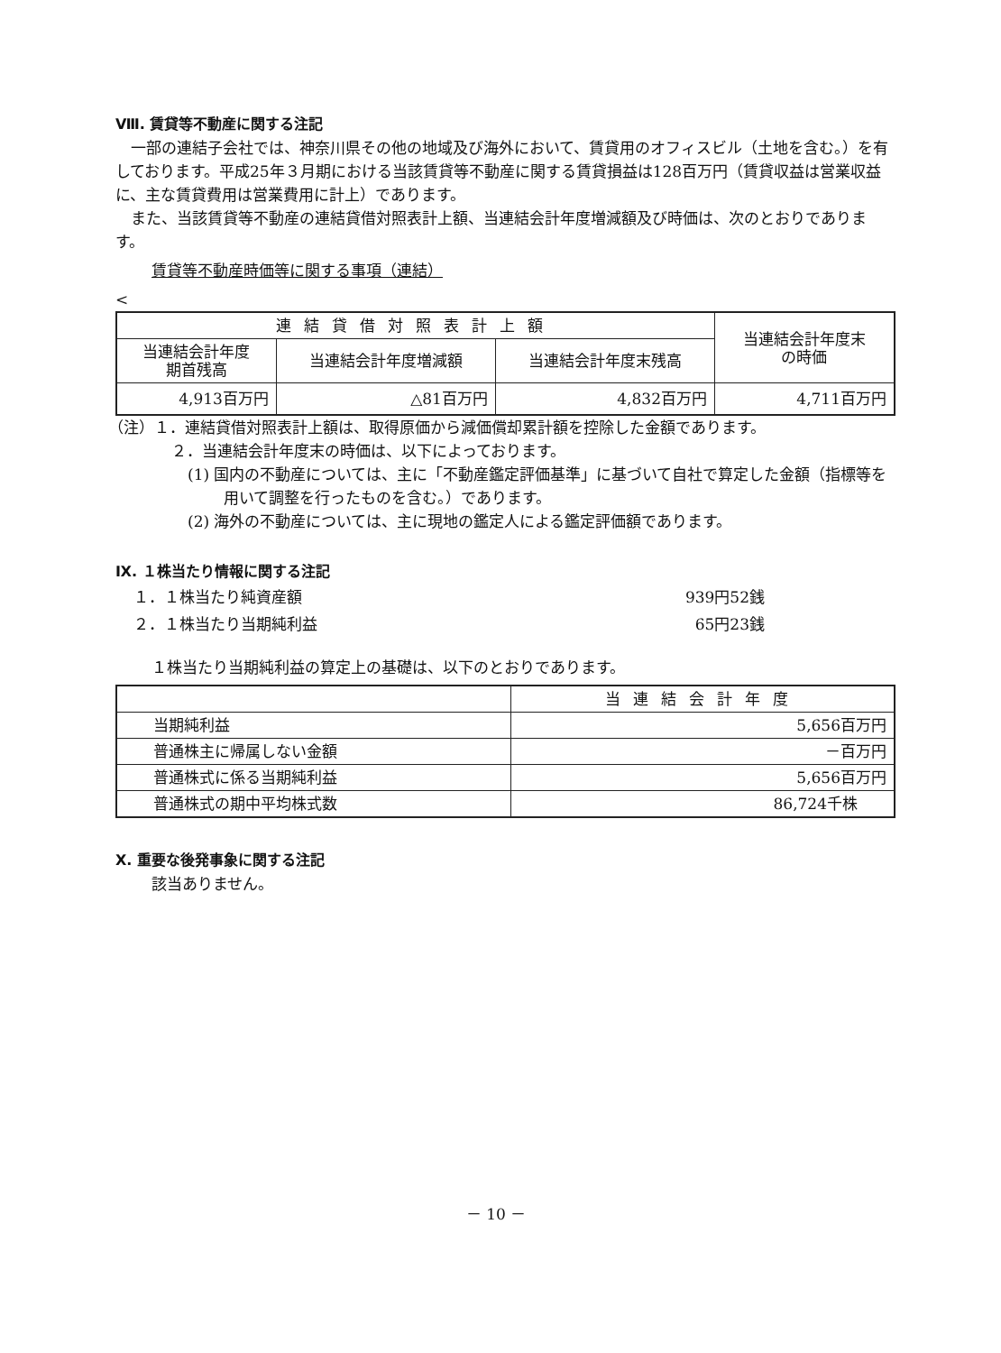Ⅷ. 賃貸等不動産に関する注記
一部の連結子会社では、神奈川県その他の地域及び海外において、賃貸用のオフィスビル（土地を含む。）を有しております。平成25年３月期における当該賃貸等不動産に関する賃貸損益は128百万円（賃貸収益は営業収益に、主な賃貸費用は営業費用に計上）であります。
また、当該賃貸等不動産の連結貸借対照表計上額、当連結会計年度増減額及び時価は、次のとおりであります。
賃貸等不動産時価等に関する事項（連結）
| 連結貸借対照表計上額 | | | 当連結会計年度末 の時価 |
| --- | --- | --- | --- |
| 当連結会計年度 期首残高 | 当連結会計年度増減額 | 当連結会計年度末残高 | |
| 4,913百万円 | △81百万円 | 4,832百万円 | 4,711百万円 |
（注）１．連結貸借対照表計上額は、取得原価から減価償却累計額を控除した金額であります。
２．当連結会計年度末の時価は、以下によっております。
(1) 国内の不動産については、主に「不動産鑑定評価基準」に基づいて自社で算定した金額（指標等を用いて調整を行ったものを含む。）であります。
(2) 海外の不動産については、主に現地の鑑定人による鑑定評価額であります。
Ⅸ. １株当たり情報に関する注記
１．１株当たり純資産額 939円52銭
２．１株当たり当期純利益 65円23銭
１株当たり当期純利益の算定上の基礎は、以下のとおりであります。
| | 当連結会計年度 |
| 当期純利益 | 5,656百万円 |
| 普通株主に帰属しない金額 | －百万円 |
| 普通株式に係る当期純利益 | 5,656百万円 |
| 普通株式の期中平均株式数 | 86,724千株 |
Ⅹ. 重要な後発事象に関する注記
該当ありません。
－ 10 －